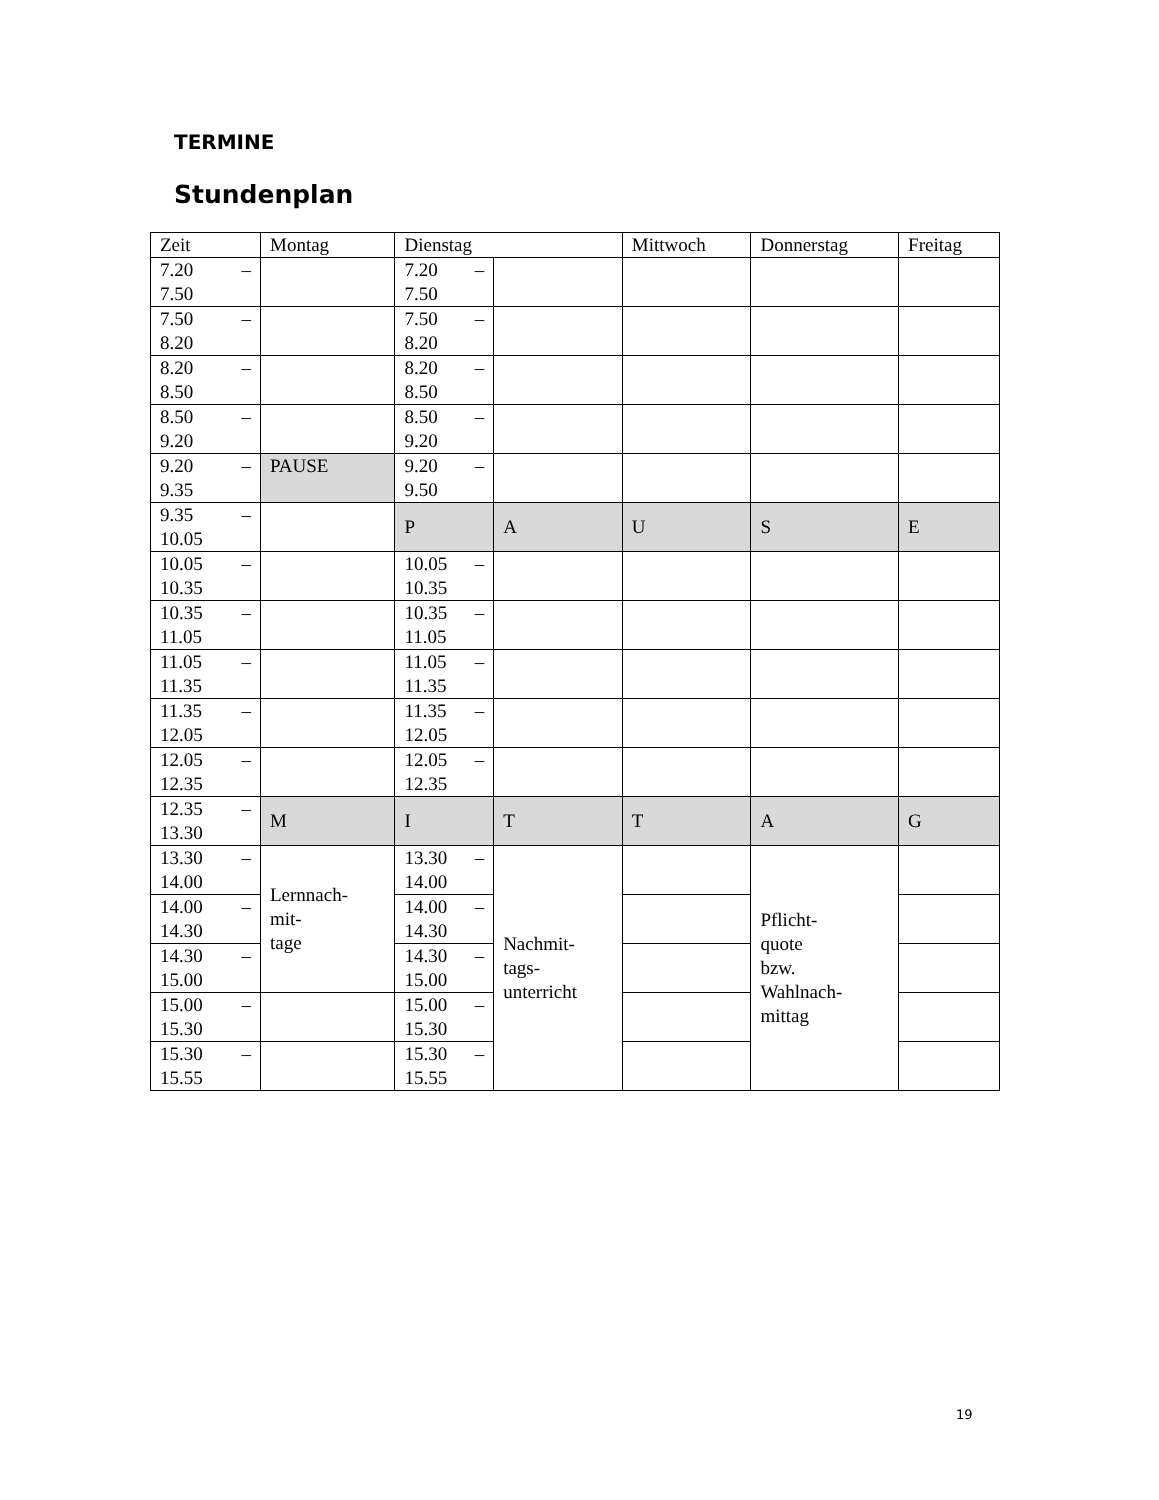TERMINE
Stundenplan
| Zeit | Montag | Dienstag | | Mittwoch | Donnerstag | Freitag |
| --- | --- | --- | --- | --- | --- | --- |
| 7.20 – 7.50 | | 7.20 – 7.50 | | | | |
| 7.50 – 8.20 | | 7.50 – 8.20 | | | | |
| 8.20 – 8.50 | | 8.20 – 8.50 | | | | |
| 8.50 – 9.20 | | 8.50 – 9.20 | | | | |
| 9.20 – 9.35 | PAUSE | 9.20 – 9.50 | | | | |
| 9.35 – 10.05 | | P | A | U | S | E |
| 10.05 – 10.35 | | 10.05 – 10.35 | | | | |
| 10.35 – 11.05 | | 10.35 – 11.05 | | | | |
| 11.05 – 11.35 | | 11.05 – 11.35 | | | | |
| 11.35 – 12.05 | | 11.35 – 12.05 | | | | |
| 12.05 – 12.35 | | 12.05 – 12.35 | | | | |
| 12.35 – 13.30 | M | I | T | T | A | G |
| 13.30 – 14.00 | Lernnach- mit- tage | 13.30 – 14.00 | Nachmit- tags- unterricht | | Pflicht- quote bzw. Wahlnach- mittag | |
| 14.00 – 14.30 | | 14.00 – 14.30 | | | | |
| 14.30 – 15.00 | | 14.30 – 15.00 | | | | |
| 15.00 – 15.30 | | 15.00 – 15.30 | | | | |
| 15.30 – 15.55 | | 15.30 – 15.55 | | | | |
19